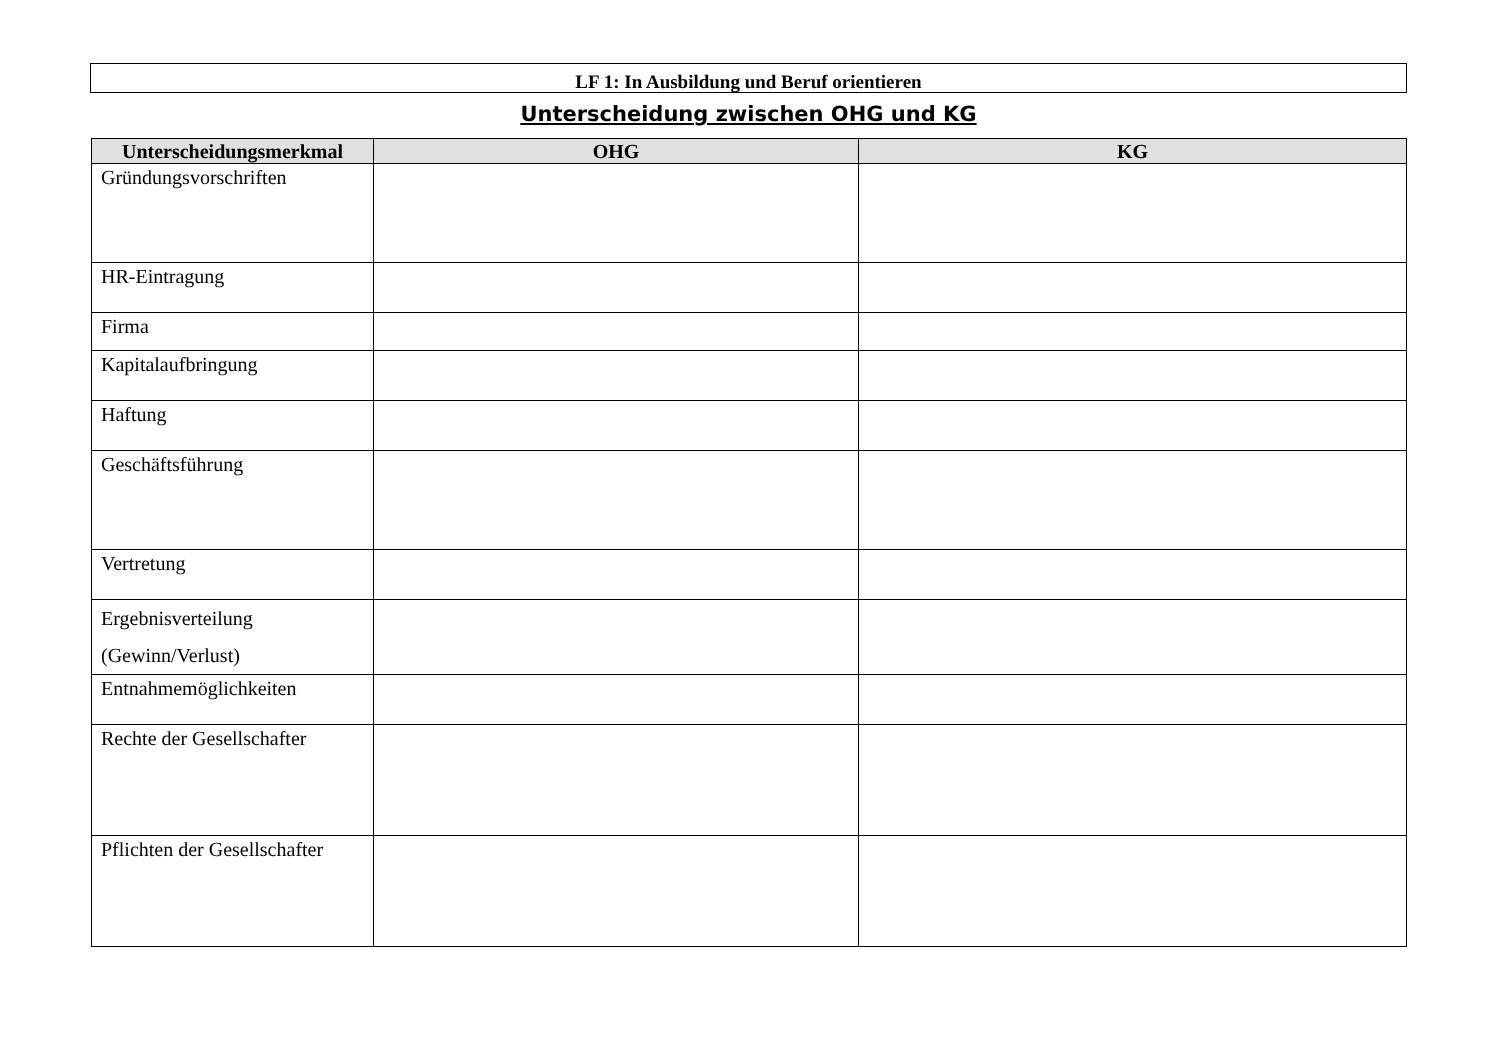LF 1: In Ausbildung und Beruf orientieren
Unterscheidung zwischen OHG und KG
| Unterscheidungsmerkmal | OHG | KG |
| --- | --- | --- |
| Gründungsvorschriften | | |
| HR-Eintragung | | |
| Firma | | |
| Kapitalaufbringung | | |
| Haftung | | |
| Geschäftsführung | | |
| Vertretung | | |
| Ergebnisverteilung (Gewinn/Verlust) | | |
| Entnahmemöglichkeiten | | |
| Rechte der Gesellschafter | | |
| Pflichten der Gesellschafter | | |